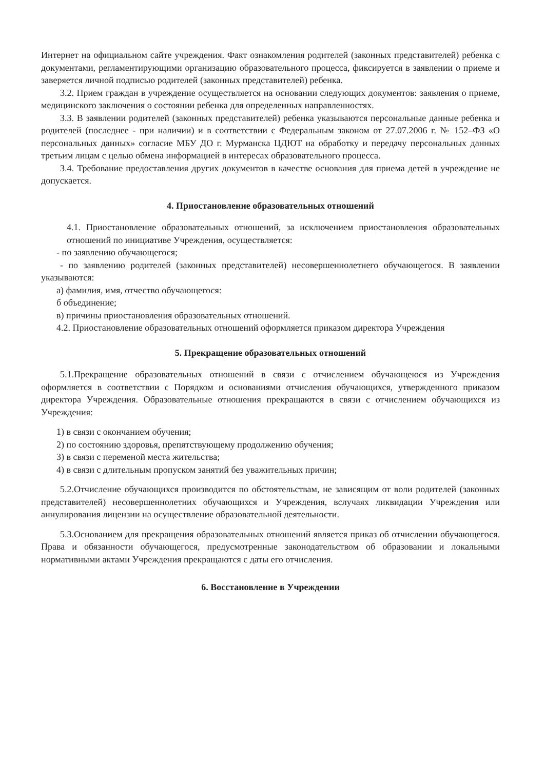Интернет на официальном сайте учреждения. Факт ознакомления родителей (законных представителей) ребенка с документами, регламентирующими организацию образовательного процесса, фиксируется в заявлении о приеме и заверяется личной подписью родителей (законных представителей) ребенка.
3.2. Прием граждан в учреждение осуществляется на основании следующих документов: заявления о приеме, медицинского заключения о состоянии ребенка для определенных направленностях.
3.3. В заявлении родителей (законных представителей) ребенка указываются персональные данные ребенка и родителей (последнее - при наличии) и в соответствии с Федеральным законом от 27.07.2006 г. № 152–ФЗ «О персональных данных» согласие МБУ ДО г. Мурманска ЦДЮТ на обработку и передачу персональных данных третьим лицам с целью обмена информацией в интересах образовательного процесса.
3.4. Требование предоставления других документов в качестве основания для приема детей в учреждение не допускается.
4. Приостановление образовательных отношений
4.1. Приостановление образовательных отношений, за исключением приостановления образовательных отношений по инициативе Учреждения, осуществляется:
- по заявлению обучающегося;
- по заявлению родителей (законных представителей) несовершеннолетнего обучающегося. В заявлении указываются:
а) фамилия, имя, отчество обучающегося:
б объединение;
в) причины приостановления образовательных отношений.
4.2. Приостановление образовательных отношений оформляется приказом директора Учреждения
5. Прекращение образовательных отношений
5.1.Прекращение образовательных отношений в связи с отчислением обучающеюся из Учреждения оформляется в соответствии с Порядком и основаниями отчисления обучающихся, утвержденного приказом директора Учреждения. Образовательные отношения прекращаются в связи с отчислением обучающихся из Учреждения:
1) в связи с окончанием обучения;
2) по состоянию здоровья, препятствующему продолжению обучения;
3) в связи с переменой места жительства;
4) в связи с длительным пропуском занятий без уважительных причин;
5.2.Отчисление обучающихся производится по обстоятельствам, не зависящим от воли родителей (законных представителей) несовершеннолетних обучающихся и Учреждения, вслучаях ликвидации Учреждения или аннулирования лицензии на осуществление образовательной деятельности.
5.3.Основанием для прекращения образовательных отношений является приказ об отчислении обучающегося. Права и обязанности обучающегося, предусмотренные законодательством об образовании и локальными нормативными актами Учреждения прекращаются с даты его отчисления.
6. Восстановление в Учреждении